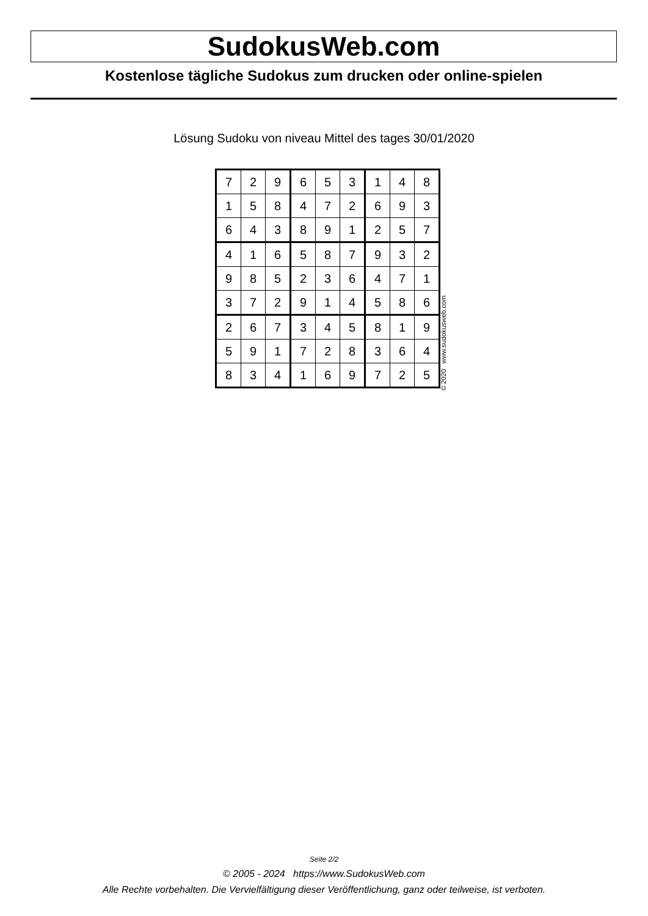SudokusWeb.com
Kostenlose tägliche Sudokus zum drucken oder online-spielen
Lösung Sudoku von niveau Mittel des tages 30/01/2020
| 7 | 2 | 9 | 6 | 5 | 3 | 1 | 4 | 8 |
| 1 | 5 | 8 | 4 | 7 | 2 | 6 | 9 | 3 |
| 6 | 4 | 3 | 8 | 9 | 1 | 2 | 5 | 7 |
| 4 | 1 | 6 | 5 | 8 | 7 | 9 | 3 | 2 |
| 9 | 8 | 5 | 2 | 3 | 6 | 4 | 7 | 1 |
| 3 | 7 | 2 | 9 | 1 | 4 | 5 | 8 | 6 |
| 2 | 6 | 7 | 3 | 4 | 5 | 8 | 1 | 9 |
| 5 | 9 | 1 | 7 | 2 | 8 | 3 | 6 | 4 |
| 8 | 3 | 4 | 1 | 6 | 9 | 7 | 2 | 5 |
© 2020 www.sudokusweb.com
Seite 2/2
© 2005 - 2024 https://www.SudokusWeb.com
Alle Rechte vorbehalten. Die Vervielfältigung dieser Veröffentlichung, ganz oder teilweise, ist verboten.